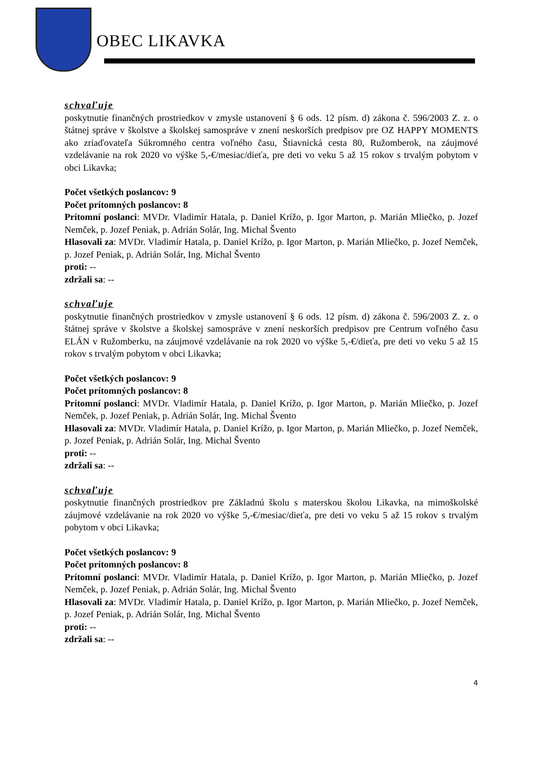OBEC LIKAVKA
schvaľuje
poskytnutie finančných prostriedkov v zmysle ustanovení § 6 ods. 12 písm. d) zákona č. 596/2003 Z. z. o štátnej správe v školstve a školskej samospráve v znení neskorších predpisov pre OZ HAPPY MOMENTS ako zriaďovateľa Súkromného centra voľného času, Štiavnická cesta 80, Ružomberok, na záujmové vzdelávanie na rok 2020 vo výške 5,-€/mesiac/dieťa, pre deti vo veku 5 až 15 rokov s trvalým pobytom v obci Likavka;
Počet všetkých poslancov: 9
Počet prítomných poslancov: 8
Prítomní poslanci: MVDr. Vladimír Hatala, p. Daniel Krížo, p. Igor Marton, p. Marián Mliečko, p. Jozef Nemček, p. Jozef Peniak, p. Adrián Solár, Ing. Michal Švento
Hlasovali za: MVDr. Vladimír Hatala, p. Daniel Krížo, p. Igor Marton, p. Marián Mliečko, p. Jozef Nemček, p. Jozef Peniak, p. Adrián Solár, Ing. Michal Švento
proti: --
zdržali sa: --
schvaľuje
poskytnutie finančných prostriedkov v zmysle ustanovení § 6 ods. 12 písm. d) zákona č. 596/2003 Z. z. o štátnej správe v školstve a školskej samospráve v znení neskorších predpisov pre Centrum voľného času ELÁN v Ružomberku, na záujmové vzdelávanie na rok 2020 vo výške 5,-€/dieťa, pre deti vo veku 5 až 15 rokov s trvalým pobytom v obci Likavka;
Počet všetkých poslancov: 9
Počet prítomných poslancov: 8
Prítomní poslanci: MVDr. Vladimír Hatala, p. Daniel Krížo, p. Igor Marton, p. Marián Mliečko, p. Jozef Nemček, p. Jozef Peniak, p. Adrián Solár, Ing. Michal Švento
Hlasovali za: MVDr. Vladimír Hatala, p. Daniel Krížo, p. Igor Marton, p. Marián Mliečko, p. Jozef Nemček, p. Jozef Peniak, p. Adrián Solár, Ing. Michal Švento
proti: --
zdržali sa: --
schvaľuje
poskytnutie finančných prostriedkov pre Základnú školu s materskou školou Likavka, na mimoškolské záujmové vzdelávanie na rok 2020 vo výške 5,-€/mesiac/dieťa, pre deti vo veku 5 až 15 rokov s trvalým pobytom v obci Likavka;
Počet všetkých poslancov: 9
Počet prítomných poslancov: 8
Prítomní poslanci: MVDr. Vladimír Hatala, p. Daniel Krížo, p. Igor Marton, p. Marián Mliečko, p. Jozef Nemček, p. Jozef Peniak, p. Adrián Solár, Ing. Michal Švento
Hlasovali za: MVDr. Vladimír Hatala, p. Daniel Krížo, p. Igor Marton, p. Marián Mliečko, p. Jozef Nemček, p. Jozef Peniak, p. Adrián Solár, Ing. Michal Švento
proti: --
zdržali sa: --
4